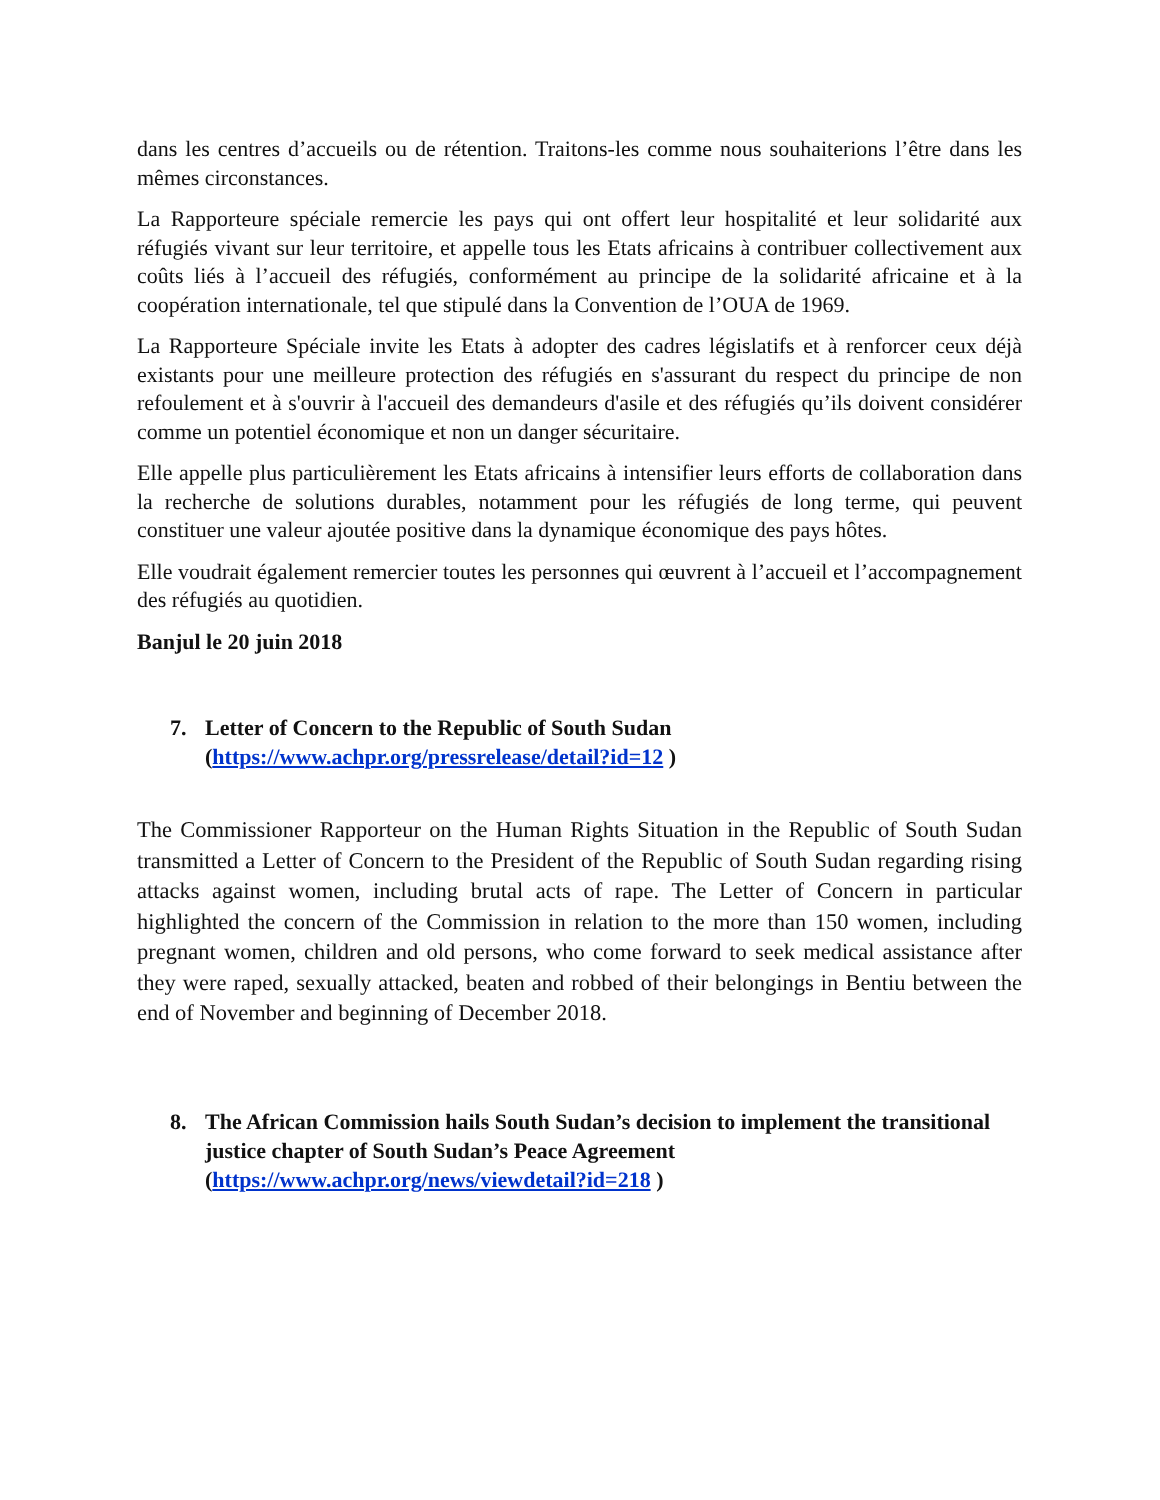dans les centres d’accueils ou de rétention. Traitons-les comme nous souhaiterions l’être dans les mêmes circonstances.
La Rapporteure spéciale remercie les pays qui ont offert leur hospitalité et leur solidarité aux réfugiés vivant sur leur territoire, et appelle tous les Etats africains à contribuer collectivement aux coûts liés à l’accueil des réfugiés, conformément au principe de la solidarité africaine et à la coopération internationale, tel que stipulé dans la Convention de l’OUA de 1969.
La Rapporteure Spéciale invite les Etats à adopter des cadres législatifs et à renforcer ceux déjà existants pour une meilleure protection des réfugiés en s'assurant du respect du principe de non refoulement et à s'ouvrir à l'accueil des demandeurs d'asile et des réfugiés qu’ils doivent considérer comme un potentiel économique et non un danger sécuritaire.
Elle appelle plus particulièrement les Etats africains à intensifier leurs efforts de collaboration dans la recherche de solutions durables, notamment pour les réfugiés de long terme, qui peuvent constituer une valeur ajoutée positive dans la dynamique économique des pays hôtes.
Elle voudrait également remercier toutes les personnes qui œuvrent à l’accueil et l’accompagnement des réfugiés au quotidien.
Banjul le 20 juin 2018
7. Letter of Concern to the Republic of South Sudan
(https://www.achpr.org/pressrelease/detail?id=12 )
The Commissioner Rapporteur on the Human Rights Situation in the Republic of South Sudan transmitted a Letter of Concern to the President of the Republic of South Sudan regarding rising attacks against women, including brutal acts of rape. The Letter of Concern in particular highlighted the concern of the Commission in relation to the more than 150 women, including pregnant women, children and old persons, who come forward to seek medical assistance after they were raped, sexually attacked, beaten and robbed of their belongings in Bentiu between the end of November and beginning of December 2018.
8. The African Commission hails South Sudan’s decision to implement the transitional justice chapter of South Sudan’s Peace Agreement
(https://www.achpr.org/news/viewdetail?id=218 )